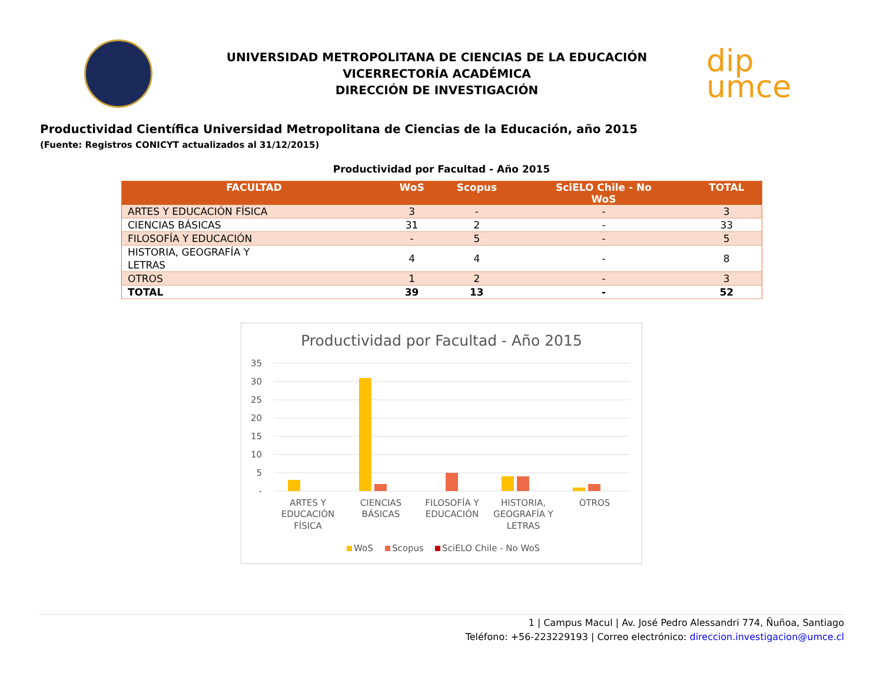UNIVERSIDAD METROPOLITANA DE CIENCIAS DE LA EDUCACIÓN
VICERRECTORÍA ACADÉMICA
DIRECCIÓN DE INVESTIGACIÓN
dip
umce
Productividad Científica Universidad Metropolitana de Ciencias de la Educación, año 2015
(Fuente: Registros CONICYT actualizados al 31/12/2015)
Productividad por Facultad - Año 2015
| FACULTAD | WoS | Scopus | SciELO Chile - No WoS | TOTAL |
| --- | --- | --- | --- | --- |
| ARTES Y EDUCACIÓN FÍSICA | 3 | - | - | 3 |
| CIENCIAS BÁSICAS | 31 | 2 | - | 33 |
| FILOSOFÍA Y EDUCACIÓN | - | 5 | - | 5 |
| HISTORIA, GEOGRAFÍA Y LETRAS | 4 | 4 | - | 8 |
| OTROS | 1 | 2 | - | 3 |
| TOTAL | 39 | 13 | - | 52 |
Productividad por Facultad - Año 2015
35
30
25
20
15
10
5
-
ARTES Y
EDUCACIÓN
FÍSICA
CIENCIAS
BÁSICAS
FILOSOFÍA Y
EDUCACIÓN
HISTORIA,
GEOGRAFÍA Y
LETRAS
OTROS
WoS
Scopus
SciELO Chile - No WoS
1 | Campus Macul | Av. José Pedro Alessandri 774, Ñuñoa, Santiago
Teléfono: +56-223229193 | Correo electrónico: direccion.investigacion@umce.cl